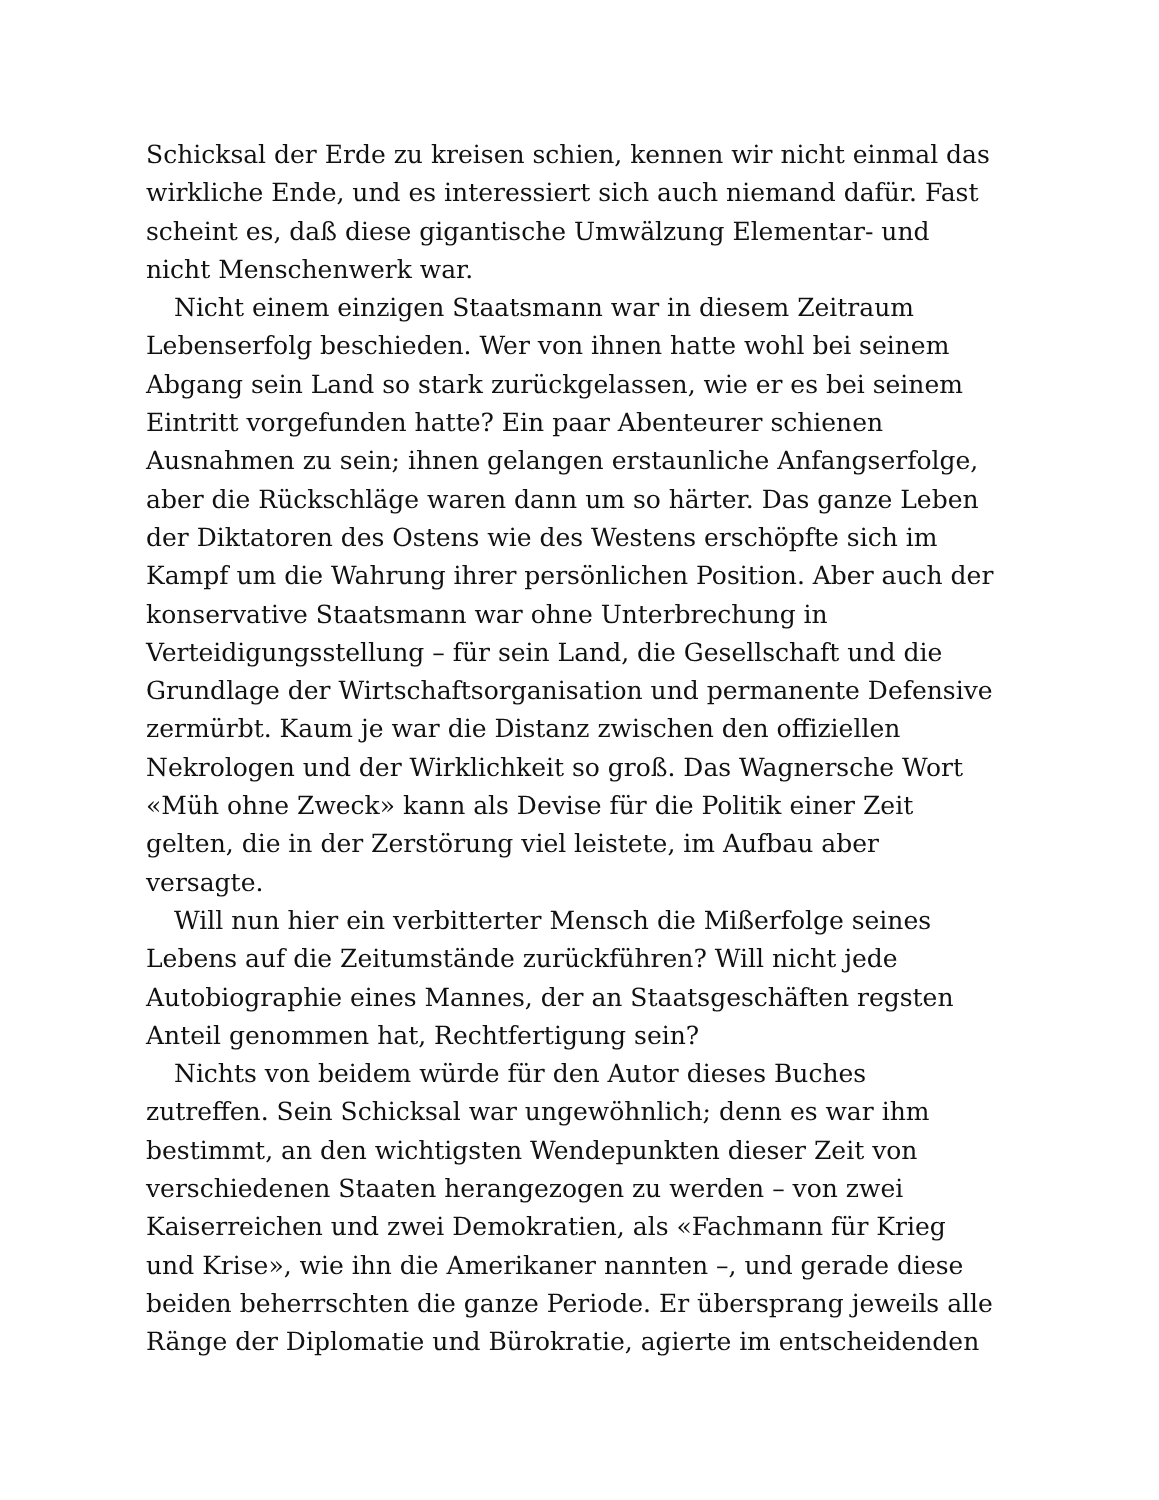Schicksal der Erde zu kreisen schien, kennen wir nicht einmal das
wirkliche Ende, und es interessiert sich auch niemand dafür. Fast
scheint es, daß diese gigantische Umwälzung Elementar- und
nicht Menschenwerk war.
Nicht einem einzigen Staatsmann war in diesem Zeitraum
Lebenserfolg beschieden. Wer von ihnen hatte wohl bei seinem
Abgang sein Land so stark zurückgelassen, wie er es bei seinem
Eintritt vorgefunden hatte? Ein paar Abenteurer schienen
Ausnahmen zu sein; ihnen gelangen erstaunliche Anfangserfolge,
aber die Rückschläge waren dann um so härter. Das ganze Leben
der Diktatoren des Ostens wie des Westens erschöpfte sich im
Kampf um die Wahrung ihrer persönlichen Position. Aber auch der
konservative Staatsmann war ohne Unterbrechung in
Verteidigungsstellung – für sein Land, die Gesellschaft und die
Grundlage der Wirtschaftsorganisation und permanente Defensive
zermürbt. Kaum je war die Distanz zwischen den offiziellen
Nekrologen und der Wirklichkeit so groß. Das Wagnersche Wort
«Müh ohne Zweck» kann als Devise für die Politik einer Zeit
gelten, die in der Zerstörung viel leistete, im Aufbau aber
versagte.
Will nun hier ein verbitterter Mensch die Mißerfolge seines
Lebens auf die Zeitumstände zurückführen? Will nicht jede
Autobiographie eines Mannes, der an Staatsgeschäften regsten
Anteil genommen hat, Rechtfertigung sein?
Nichts von beidem würde für den Autor dieses Buches
zutreffen. Sein Schicksal war ungewöhnlich; denn es war ihm
bestimmt, an den wichtigsten Wendepunkten dieser Zeit von
verschiedenen Staaten herangezogen zu werden – von zwei
Kaiserreichen und zwei Demokratien, als «Fachmann für Krieg
und Krise», wie ihn die Amerikaner nannten –, und gerade diese
beiden beherrschten die ganze Periode. Er übersprang jeweils alle
Ränge der Diplomatie und Bürokratie, agierte im entscheidenden